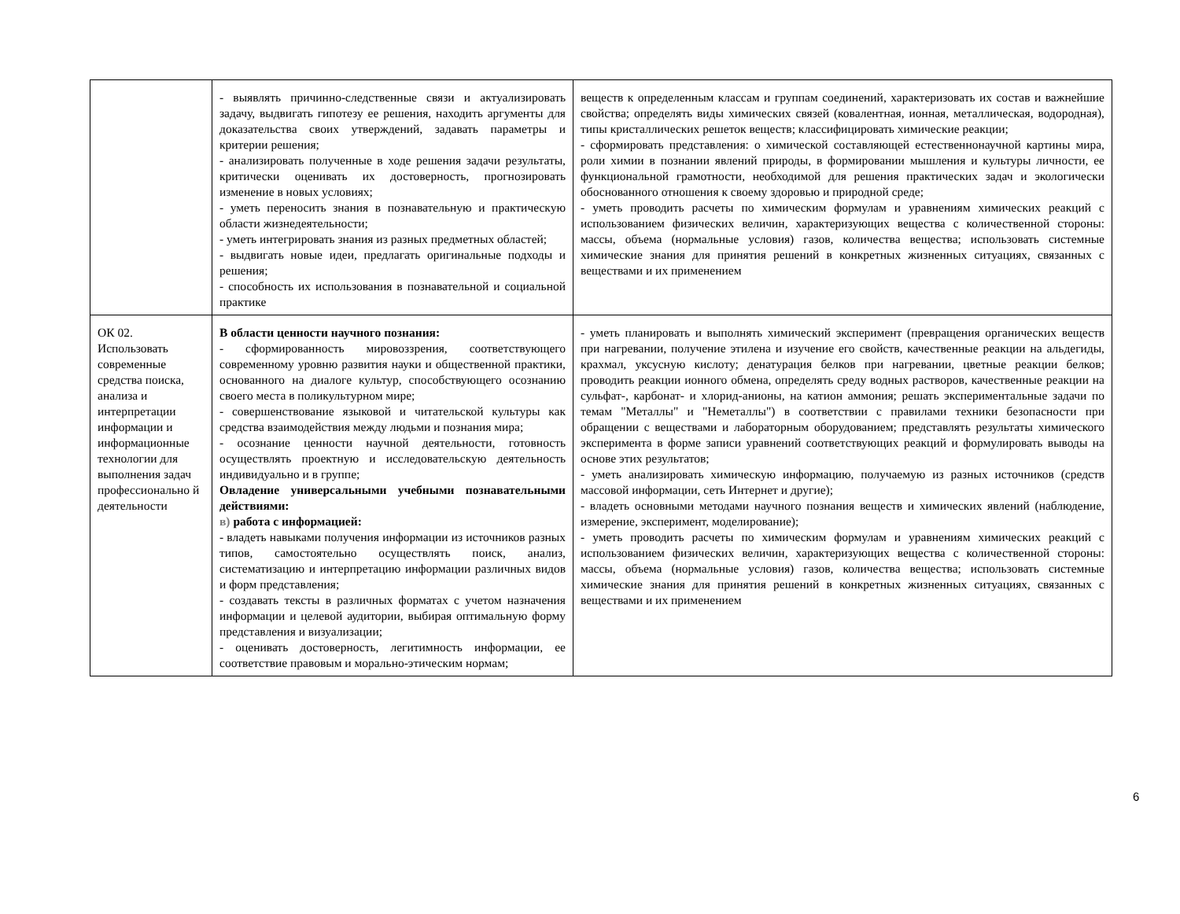| | - выявлять причинно-следственные связи и актуализировать задачу, выдвигать гипотезу ее решения, находить аргументы для доказательства своих утверждений, задавать параметры и критерии решения; - анализировать полученные в ходе решения задачи результаты, критически оценивать их достоверность, прогнозировать изменение в новых условиях; - уметь переносить знания в познавательную и практическую области жизнедеятельности; - уметь интегрировать знания из разных предметных областей; - выдвигать новые идеи, предлагать оригинальные подходы и решения; - способность их использования в познавательной и социальной практике | веществ к определенным классам и группам соединений, характеризовать их состав и важнейшие свойства; определять виды химических связей (ковалентная, ионная, металлическая, водородная), типы кристаллических решеток веществ; классифицировать химические реакции; - сформировать представления: о химической составляющей естественнонаучной картины мира, роли химии в познании явлений природы, в формировании мышления и культуры личности, ее функциональной грамотности, необходимой для решения практических задач и экологически обоснованного отношения к своему здоровью и природной среде; - уметь проводить расчеты по химическим формулам и уравнениям химических реакций с использованием физических величин, характеризующих вещества с количественной стороны: массы, объема (нормальные условия) газов, количества вещества; использовать системные химические знания для принятия решений в конкретных жизненных ситуациях, связанных с веществами и их применением |
| ОК 02. Использовать современные средства поиска, анализа и интерпретации информации и информационные технологии для выполнения задач профессионально й деятельности | В области ценности научного познания: - сформированность мировоззрения, соответствующего современному уровню развития науки и общественной практики, основанного на диалоге культур, способствующего осознанию своего места в поликультурном мире; - совершенствование языковой и читательской культуры как средства взаимодействия между людьми и познания мира; - осознание ценности научной деятельности, готовность осуществлять проектную и исследовательскую деятельность индивидуально и в группе; Овладение универсальными учебными познавательными действиями: в) работа с информацией: - владеть навыками получения информации из источников разных типов, самостоятельно осуществлять поиск, анализ, систематизацию и интерпретацию информации различных видов и форм представления; - создавать тексты в различных форматах с учетом назначения информации и целевой аудитории, выбирая оптимальную форму представления и визуализации; - оценивать достоверность, легитимность информации, ее соответствие правовым и морально-этическим нормам; | - уметь планировать и выполнять химический эксперимент (превращения органических веществ при нагревании, получение этилена и изучение его свойств, качественные реакции на альдегиды, крахмал, уксусную кислоту; денатурация белков при нагревании, цветные реакции белков; проводить реакции ионного обмена, определять среду водных растворов, качественные реакции на сульфат-, карбонат- и хлорид-анионы, на катион аммония; решать экспериментальные задачи по темам "Металлы" и "Неметаллы") в соответствии с правилами техники безопасности при обращении с веществами и лабораторным оборудованием; представлять результаты химического эксперимента в форме записи уравнений соответствующих реакций и формулировать выводы на основе этих результатов; - уметь анализировать химическую информацию, получаемую из разных источников (средств массовой информации, сеть Интернет и другие); - владеть основными методами научного познания веществ и химических явлений (наблюдение, измерение, эксперимент, моделирование); - уметь проводить расчеты по химическим формулам и уравнениям химических реакций с использованием физических величин, характеризующих вещества с количественной стороны: массы, объема (нормальные условия) газов, количества вещества; использовать системные химические знания для принятия решений в конкретных жизненных ситуациях, связанных с веществами и их применением |
6